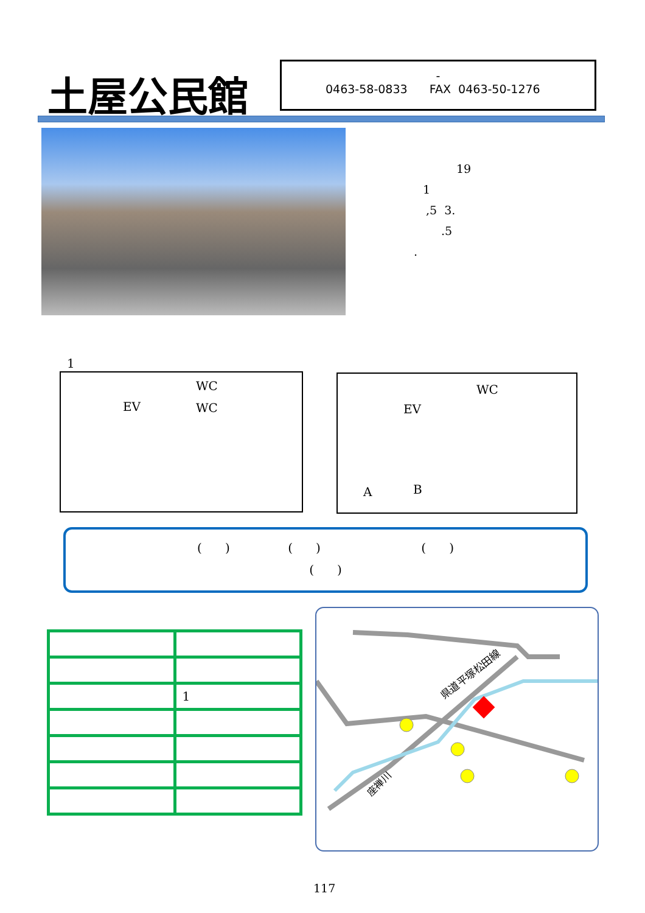土屋公民館
-
0463-58-0833 FAX 0463-50-1276
19
1
,5 3.
.5
.
1
EV
WC
WC
EV
WC
A B
( ) ( ) ( )
( )
| | 1 |
県道平塚松田線
座禅川
117